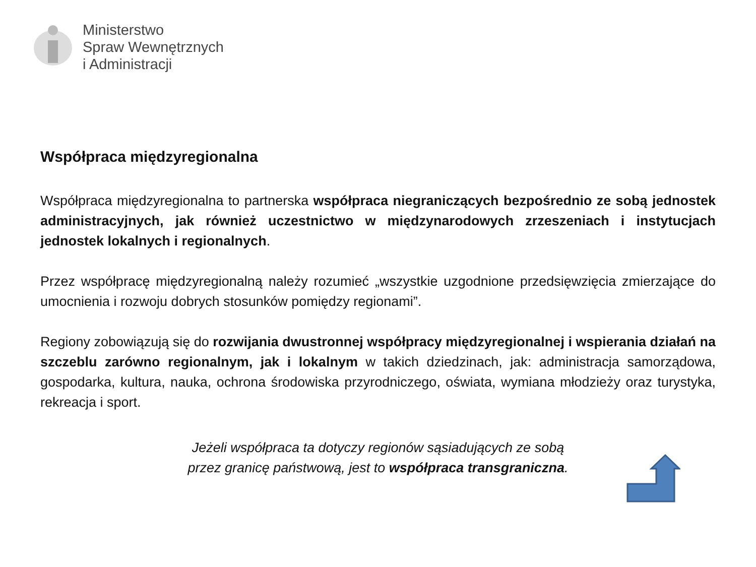Ministerstwo
Spraw Wewnętrznych
i Administracji
Współpraca międzyregionalna
Współpraca międzyregionalna to partnerska współpraca niegraniczących bezpośrednio ze sobą jednostek administracyjnych, jak również uczestnictwo w międzynarodowych zrzeszeniach i instytucjach jednostek lokalnych i regionalnych.
Przez współpracę międzyregionalną należy rozumieć „wszystkie uzgodnione przedsięwzięcia zmierzające do umocnienia i rozwoju dobrych stosunków pomiędzy regionami”.
Regiony zobowiązują się do rozwijania dwustronnej współpracy międzyregionalnej i wspierania działań na szczeblu zarówno regionalnym, jak i lokalnym w takich dziedzinach, jak: administracja samorządowa, gospodarka, kultura, nauka, ochrona środowiska przyrodniczego, oświata, wymiana młodzieży oraz turystyka, rekreacja i sport.
Jeżeli współpraca ta dotyczy regionów sąsiadujących ze sobą
przez granicę państwową, jest to współpraca transgraniczna.